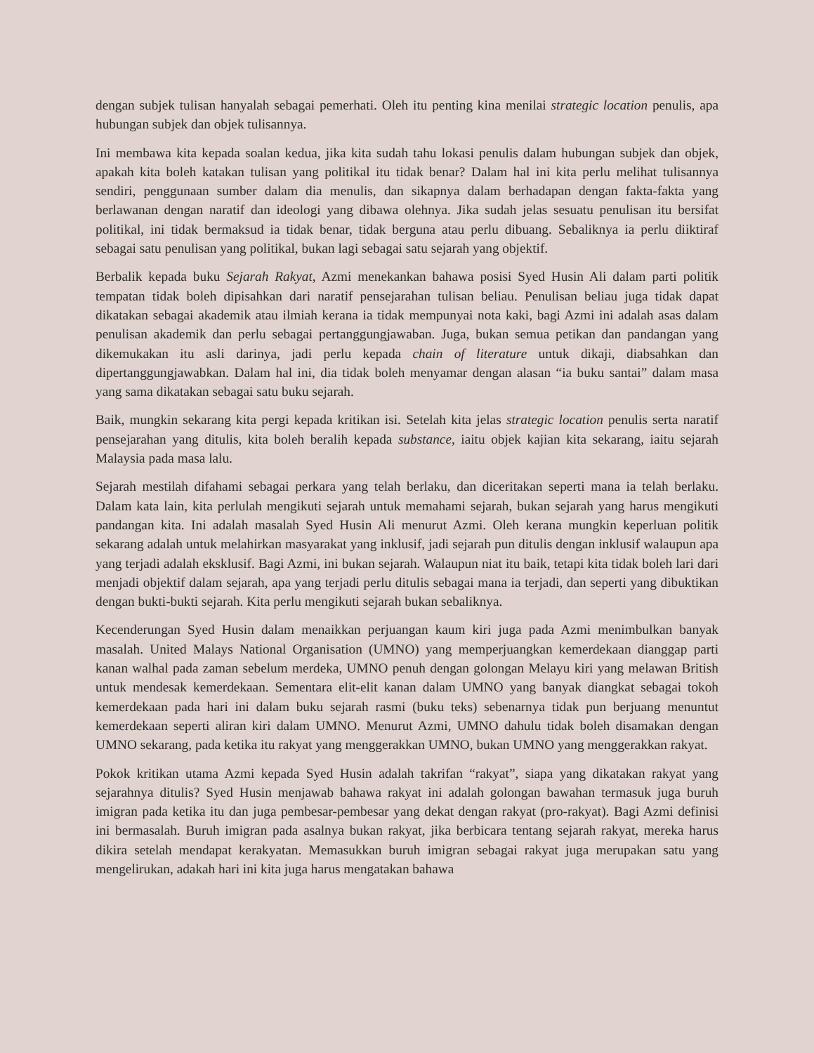dengan subjek tulisan hanyalah sebagai pemerhati. Oleh itu penting kina menilai strategic location penulis, apa hubungan subjek dan objek tulisannya.
Ini membawa kita kepada soalan kedua, jika kita sudah tahu lokasi penulis dalam hubungan subjek dan objek, apakah kita boleh katakan tulisan yang politikal itu tidak benar? Dalam hal ini kita perlu melihat tulisannya sendiri, penggunaan sumber dalam dia menulis, dan sikapnya dalam berhadapan dengan fakta-fakta yang berlawanan dengan naratif dan ideologi yang dibawa olehnya. Jika sudah jelas sesuatu penulisan itu bersifat politikal, ini tidak bermaksud ia tidak benar, tidak berguna atau perlu dibuang. Sebaliknya ia perlu diiktiraf sebagai satu penulisan yang politikal, bukan lagi sebagai satu sejarah yang objektif.
Berbalik kepada buku Sejarah Rakyat, Azmi menekankan bahawa posisi Syed Husin Ali dalam parti politik tempatan tidak boleh dipisahkan dari naratif pensejarahan tulisan beliau. Penulisan beliau juga tidak dapat dikatakan sebagai akademik atau ilmiah kerana ia tidak mempunyai nota kaki, bagi Azmi ini adalah asas dalam penulisan akademik dan perlu sebagai pertanggungjawaban. Juga, bukan semua petikan dan pandangan yang dikemukakan itu asli darinya, jadi perlu kepada chain of literature untuk dikaji, diabsahkan dan dipertanggungjawabkan. Dalam hal ini, dia tidak boleh menyamar dengan alasan “ia buku santai” dalam masa yang sama dikatakan sebagai satu buku sejarah.
Baik, mungkin sekarang kita pergi kepada kritikan isi. Setelah kita jelas strategic location penulis serta naratif pensejarahan yang ditulis, kita boleh beralih kepada substance, iaitu objek kajian kita sekarang, iaitu sejarah Malaysia pada masa lalu.
Sejarah mestilah difahami sebagai perkara yang telah berlaku, dan diceritakan seperti mana ia telah berlaku. Dalam kata lain, kita perlulah mengikuti sejarah untuk memahami sejarah, bukan sejarah yang harus mengikuti pandangan kita. Ini adalah masalah Syed Husin Ali menurut Azmi. Oleh kerana mungkin keperluan politik sekarang adalah untuk melahirkan masyarakat yang inklusif, jadi sejarah pun ditulis dengan inklusif walaupun apa yang terjadi adalah eksklusif. Bagi Azmi, ini bukan sejarah. Walaupun niat itu baik, tetapi kita tidak boleh lari dari menjadi objektif dalam sejarah, apa yang terjadi perlu ditulis sebagai mana ia terjadi, dan seperti yang dibuktikan dengan bukti-bukti sejarah. Kita perlu mengikuti sejarah bukan sebaliknya.
Kecenderungan Syed Husin dalam menaikkan perjuangan kaum kiri juga pada Azmi menimbulkan banyak masalah. United Malays National Organisation (UMNO) yang memperjuangkan kemerdekaan dianggap parti kanan walhal pada zaman sebelum merdeka, UMNO penuh dengan golongan Melayu kiri yang melawan British untuk mendesak kemerdekaan. Sementara elit-elit kanan dalam UMNO yang banyak diangkat sebagai tokoh kemerdekaan pada hari ini dalam buku sejarah rasmi (buku teks) sebenarnya tidak pun berjuang menuntut kemerdekaan seperti aliran kiri dalam UMNO. Menurut Azmi, UMNO dahulu tidak boleh disamakan dengan UMNO sekarang, pada ketika itu rakyat yang menggerakkan UMNO, bukan UMNO yang menggerakkan rakyat.
Pokok kritikan utama Azmi kepada Syed Husin adalah takrifan “rakyat”, siapa yang dikatakan rakyat yang sejarahnya ditulis? Syed Husin menjawab bahawa rakyat ini adalah golongan bawahan termasuk juga buruh imigran pada ketika itu dan juga pembesar-pembesar yang dekat dengan rakyat (pro-rakyat). Bagi Azmi definisi ini bermasalah. Buruh imigran pada asalnya bukan rakyat, jika berbicara tentang sejarah rakyat, mereka harus dikira setelah mendapat kerakyatan. Memasukkan buruh imigran sebagai rakyat juga merupakan satu yang mengelirukan, adakah hari ini kita juga harus mengatakan bahawa